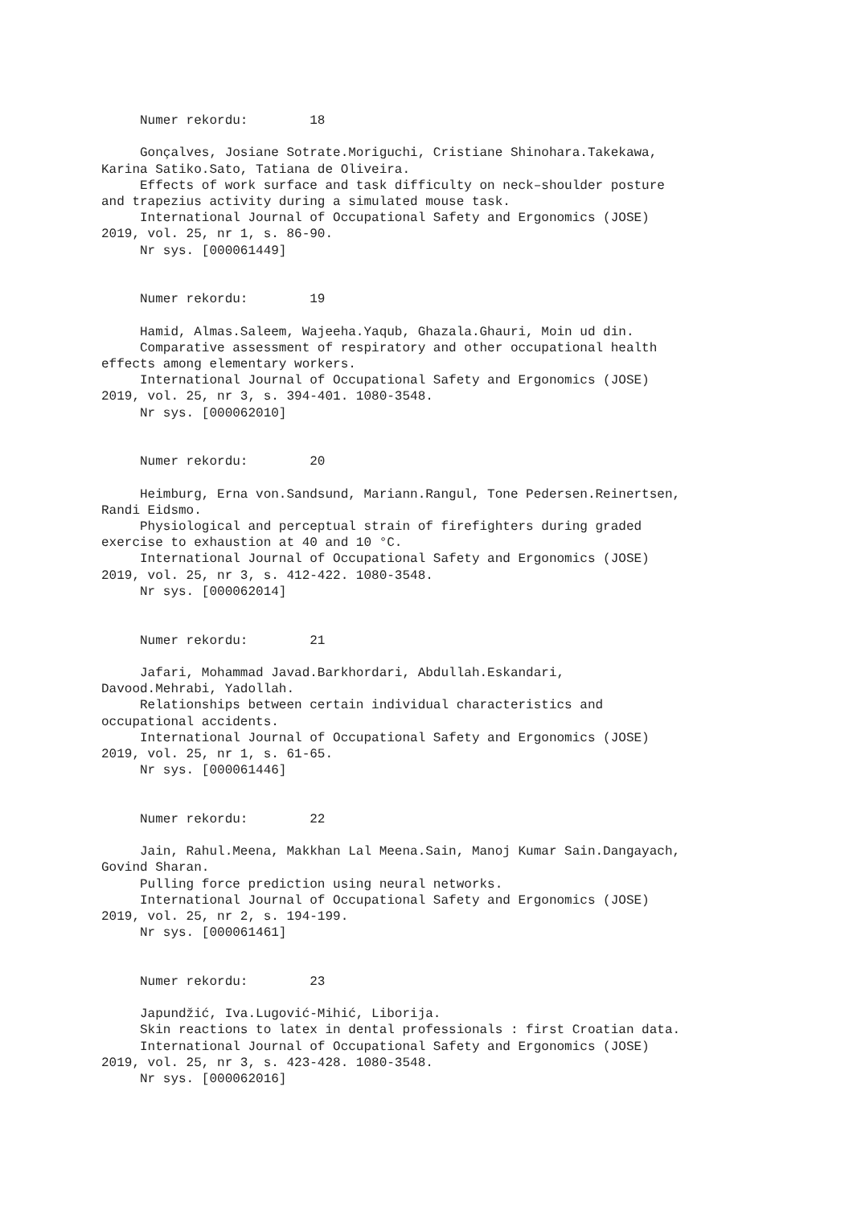Numer rekordu:        18

     Gonçalves, Josiane Sotrate.Moriguchi, Cristiane Shinohara.Takekawa,
Karina Satiko.Sato, Tatiana de Oliveira.
     Effects of work surface and task difficulty on neck–shoulder posture
and trapezius activity during a simulated mouse task.
     International Journal of Occupational Safety and Ergonomics (JOSE)
2019, vol. 25, nr 1, s. 86-90.
     Nr sys. [000061449]


     Numer rekordu:        19

     Hamid, Almas.Saleem, Wajeeha.Yaqub, Ghazala.Ghauri, Moin ud din.
     Comparative assessment of respiratory and other occupational health
effects among elementary workers.
     International Journal of Occupational Safety and Ergonomics (JOSE)
2019, vol. 25, nr 3, s. 394-401. 1080-3548.
     Nr sys. [000062010]


     Numer rekordu:        20

     Heimburg, Erna von.Sandsund, Mariann.Rangul, Tone Pedersen.Reinertsen,
Randi Eidsmo.
     Physiological and perceptual strain of firefighters during graded
exercise to exhaustion at 40 and 10 °C.
     International Journal of Occupational Safety and Ergonomics (JOSE)
2019, vol. 25, nr 3, s. 412-422. 1080-3548.
     Nr sys. [000062014]


     Numer rekordu:        21

     Jafari, Mohammad Javad.Barkhordari, Abdullah.Eskandari,
Davood.Mehrabi, Yadollah.
     Relationships between certain individual characteristics and
occupational accidents.
     International Journal of Occupational Safety and Ergonomics (JOSE)
2019, vol. 25, nr 1, s. 61-65.
     Nr sys. [000061446]


     Numer rekordu:        22

     Jain, Rahul.Meena, Makkhan Lal Meena.Sain, Manoj Kumar Sain.Dangayach,
Govind Sharan.
     Pulling force prediction using neural networks.
     International Journal of Occupational Safety and Ergonomics (JOSE)
2019, vol. 25, nr 2, s. 194-199.
     Nr sys. [000061461]


     Numer rekordu:        23

     Japundžić, Iva.Lugović-Mihić, Liborija.
     Skin reactions to latex in dental professionals : first Croatian data.
     International Journal of Occupational Safety and Ergonomics (JOSE)
2019, vol. 25, nr 3, s. 423-428. 1080-3548.
     Nr sys. [000062016]